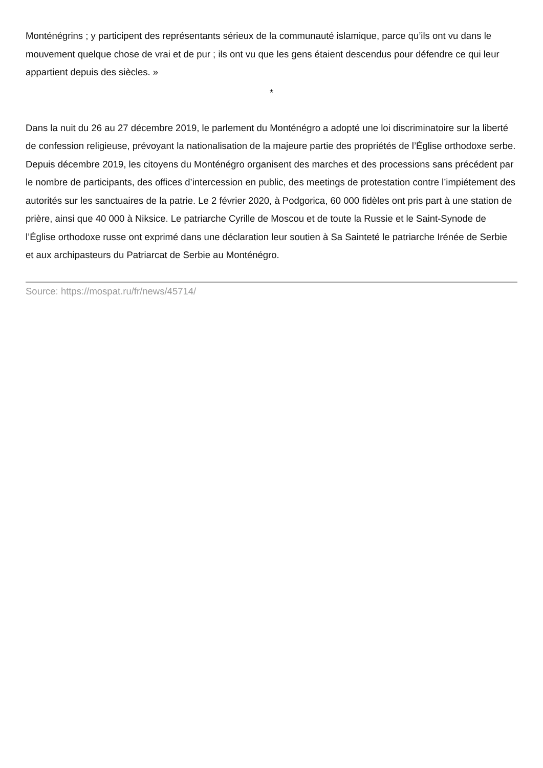Monténégrins ; y participent des représentants sérieux de la communauté islamique, parce qu’ils ont vu dans le mouvement quelque chose de vrai et de pur ; ils ont vu que les gens étaient descendus pour défendre ce qui leur appartient depuis des siècles. »
*
Dans la nuit du 26 au 27 décembre 2019, le parlement du Monténégro a adopté une loi discriminatoire sur la liberté de confession religieuse, prévoyant la nationalisation de la majeure partie des propriétés de l’Église orthodoxe serbe. Depuis décembre 2019, les citoyens du Monténégro organisent des marches et des processions sans précédent par le nombre de participants, des offices d’intercession en public, des meetings de protestation contre l’impiétement des autorités sur les sanctuaires de la patrie. Le 2 février 2020, à Podgorica, 60 000 fidèles ont pris part à une station de prière, ainsi que 40 000 à Niksice. Le patriarche Cyrille de Moscou et de toute la Russie et le Saint-Synode de l’Église orthodoxe russe ont exprimé dans une déclaration leur soutien à Sa Sainteté le patriarche Irénée de Serbie et aux archipasteurs du Patriarcat de Serbie au Monténégro.
Source: https://mospat.ru/fr/news/45714/